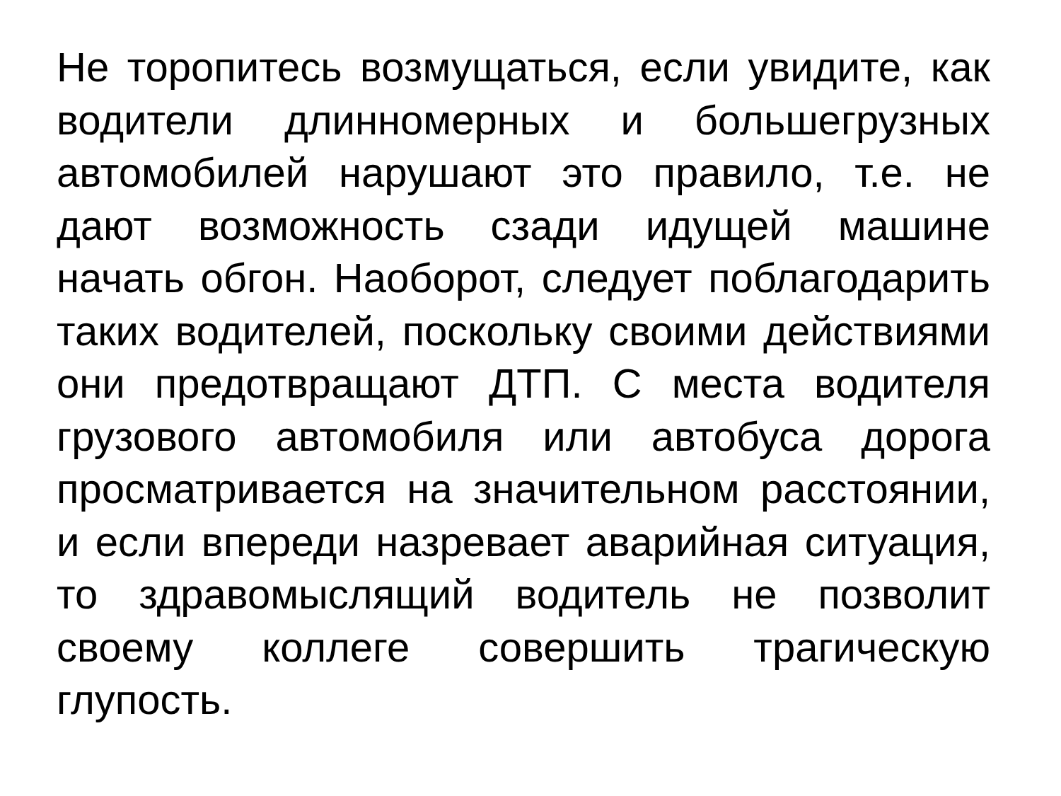Не торопитесь возмущаться, если увидите, как водители длинномерных и большегрузных автомобилей нарушают это правило, т.е. не дают возможность сзади идущей машине начать обгон. Наоборот, следует поблагодарить таких водителей, поскольку своими действиями они предотвращают ДТП. С места водителя грузового автомобиля или автобуса дорога просматривается на значительном расстоянии, и если впереди назревает аварийная ситуация, то здравомыслящий водитель не позволит своему коллеге совершить трагическую глупость.